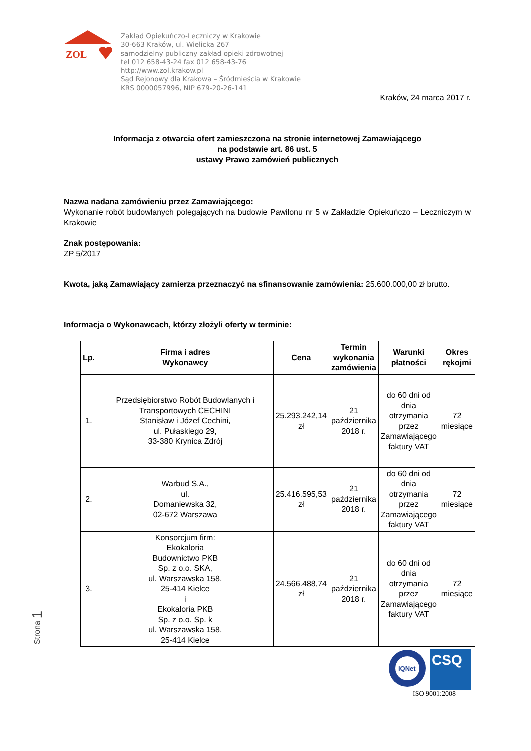ZOL
Zakład Opiekuńczo-Leczniczy w Krakowie
30-663 Kraków, ul. Wielicka 267
samodzielny publiczny zakład opieki zdrowotnej
tel 012 658-43-24 fax 012 658-43-76
http://www.zol.krakow.pl
Sąd Rejonowy dla Krakowa – Śródmieścia w Krakowie
KRS 0000057996, NIP 679-20-26-141
Kraków, 24 marca 2017 r.
Informacja z otwarcia ofert zamieszczona na stronie internetowej Zamawiającego
na podstawie art. 86 ust. 5
ustawy Prawo zamówień publicznych
Nazwa nadana zamówieniu przez Zamawiającego:
Wykonanie robót budowlanych polegających na budowie Pawilonu nr 5 w Zakładzie Opiekuńczo – Leczniczym w Krakowie
Znak postępowania:
ZP 5/2017
Kwota, jaką Zamawiający zamierza przeznaczyć na sfinansowanie zamówienia: 25.600.000,00 zł brutto.
Informacja o Wykonawcach, którzy złożyli oferty w terminie:
| Lp. | Firma i adres Wykonawcy | Cena | Termin wykonania zamówienia | Warunki płatności | Okres rękojmi |
| --- | --- | --- | --- | --- | --- |
| 1. | Przedsiębiorstwo Robót Budowlanych i Transportowych CECHINI Stanisław i Józef Cechini, ul. Pułaskiego 29, 33-380 Krynica Zdrój | 25.293.242,14 zł | 21 października 2018 r. | do 60 dni od dnia otrzymania przez Zamawiającego faktury VAT | 72 miesiące |
| 2. | Warbud S.A., ul. Domaniewska 32, 02-672 Warszawa | 25.416.595,53 zł | 21 października 2018 r. | do 60 dni od dnia otrzymania przez Zamawiającego faktury VAT | 72 miesiące |
| 3. | Konsorcjum firm: Ekokaloria Budownictwo PKB Sp. z o.o. SKA, ul. Warszawska 158, 25-414 Kielce i Ekokaloria PKB Sp. z o.o. Sp. k ul. Warszawska 158, 25-414 Kielce | 24.566.488,74 zł | 21 października 2018 r. | do 60 dni od dnia otrzymania przez Zamawiającego faktury VAT | 72 miesiące |
IQNet
CSQ
ISO 9001:2008
Strona 1